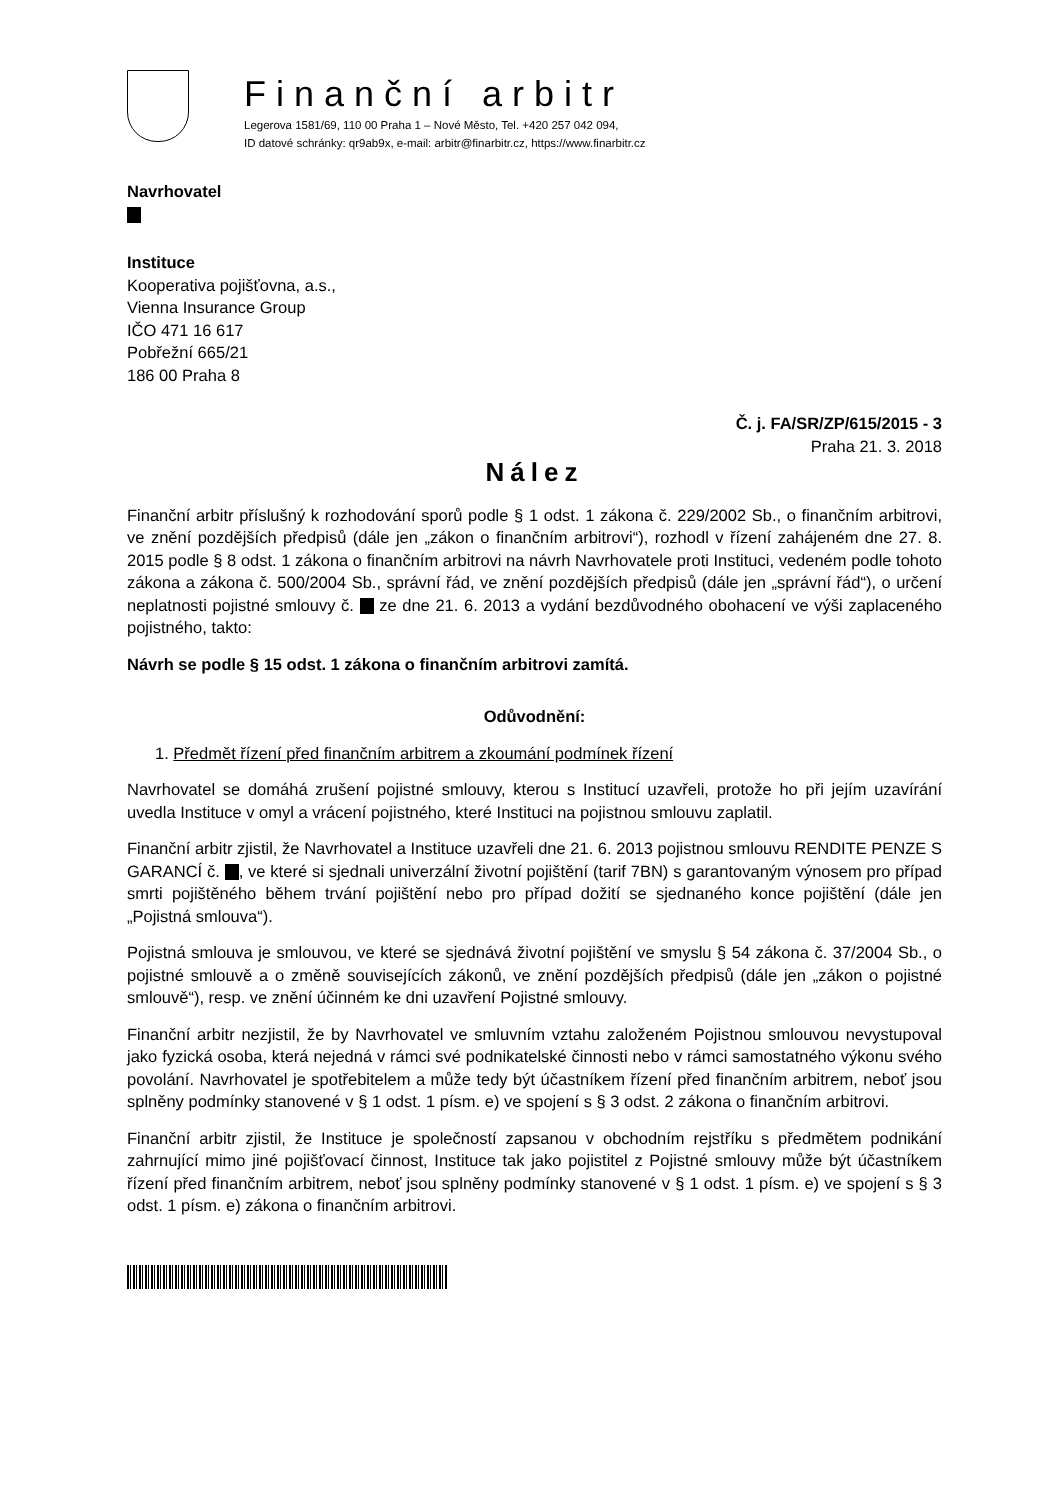Finanční arbitr
Legerova 1581/69, 110 00 Praha 1 – Nové Město, Tel. +420 257 042 094,
ID datové schránky: qr9ab9x, e-mail: arbitr@finarbitr.cz, https://www.finarbitr.cz
Navrhovatel
Instituce
Kooperativa pojišťovna, a.s.,
Vienna Insurance Group
IČO 471 16 617
Pobřežní 665/21
186 00 Praha 8
Č. j. FA/SR/ZP/615/2015 - 3
Praha 21. 3. 2018
Nález
Finanční arbitr příslušný k rozhodování sporů podle § 1 odst. 1 zákona č. 229/2002 Sb., o finančním arbitrovi, ve znění pozdějších předpisů (dále jen „zákon o finančním arbitrovi“), rozhodl v řízení zahájeném dne 27. 8. 2015 podle § 8 odst. 1 zákona o finančním arbitrovi na návrh Navrhovatele proti Instituci, vedeném podle tohoto zákona a zákona č. 500/2004 Sb., správní řád, ve znění pozdějších předpisů (dále jen „správní řád“), o určení neplatnosti pojistné smlouvy č. ze dne 21. 6. 2013 a vydání bezdůvodného obohacení ve výši zaplaceného pojistného, takto:
Návrh se podle § 15 odst. 1 zákona o finančním arbitrovi zamítá.
Odůvodnění:
1. Předmět řízení před finančním arbitrem a zkoumání podmínek řízení
Navrhovatel se domáhá zrušení pojistné smlouvy, kterou s Institucí uzavřeli, protože ho při jejím uzavírání uvedla Instituce v omyl a vrácení pojistného, které Instituci na pojistnou smlouvu zaplatil.
Finanční arbitr zjistil, že Navrhovatel a Instituce uzavřeli dne 21. 6. 2013 pojistnou smlouvu RENDITE PENZE S GARANCÍ č. , ve které si sjednali univerzální životní pojištění (tarif 7BN) s garantovaným výnosem pro případ smrti pojištěného během trvání pojištění nebo pro případ dožití se sjednaného konce pojištění (dále jen „Pojistná smlouva“).
Pojistná smlouva je smlouvou, ve které se sjednává životní pojištění ve smyslu § 54 zákona č. 37/2004 Sb., o pojistné smlouvě a o změně souvisejících zákonů, ve znění pozdějších předpisů (dále jen „zákon o pojistné smlouvě“), resp. ve znění účinném ke dni uzavření Pojistné smlouvy.
Finanční arbitr nezjistil, že by Navrhovatel ve smluvním vztahu založeném Pojistnou smlouvou nevystupoval jako fyzická osoba, která nejedná v rámci své podnikatelské činnosti nebo v rámci samostatného výkonu svého povolání. Navrhovatel je spotřebitelem a může tedy být účastníkem řízení před finančním arbitrem, neboť jsou splněny podmínky stanovené v § 1 odst. 1 písm. e) ve spojení s § 3 odst. 2 zákona o finančním arbitrovi.
Finanční arbitr zjistil, že Instituce je společností zapsanou v obchodním rejstříku s předmětem podnikání zahrnující mimo jiné pojišťovací činnost, Instituce tak jako pojistitel z Pojistné smlouvy může být účastníkem řízení před finančním arbitrem, neboť jsou splněny podmínky stanovené v § 1 odst. 1 písm. e) ve spojení s § 3 odst. 1 písm. e) zákona o finančním arbitrovi.